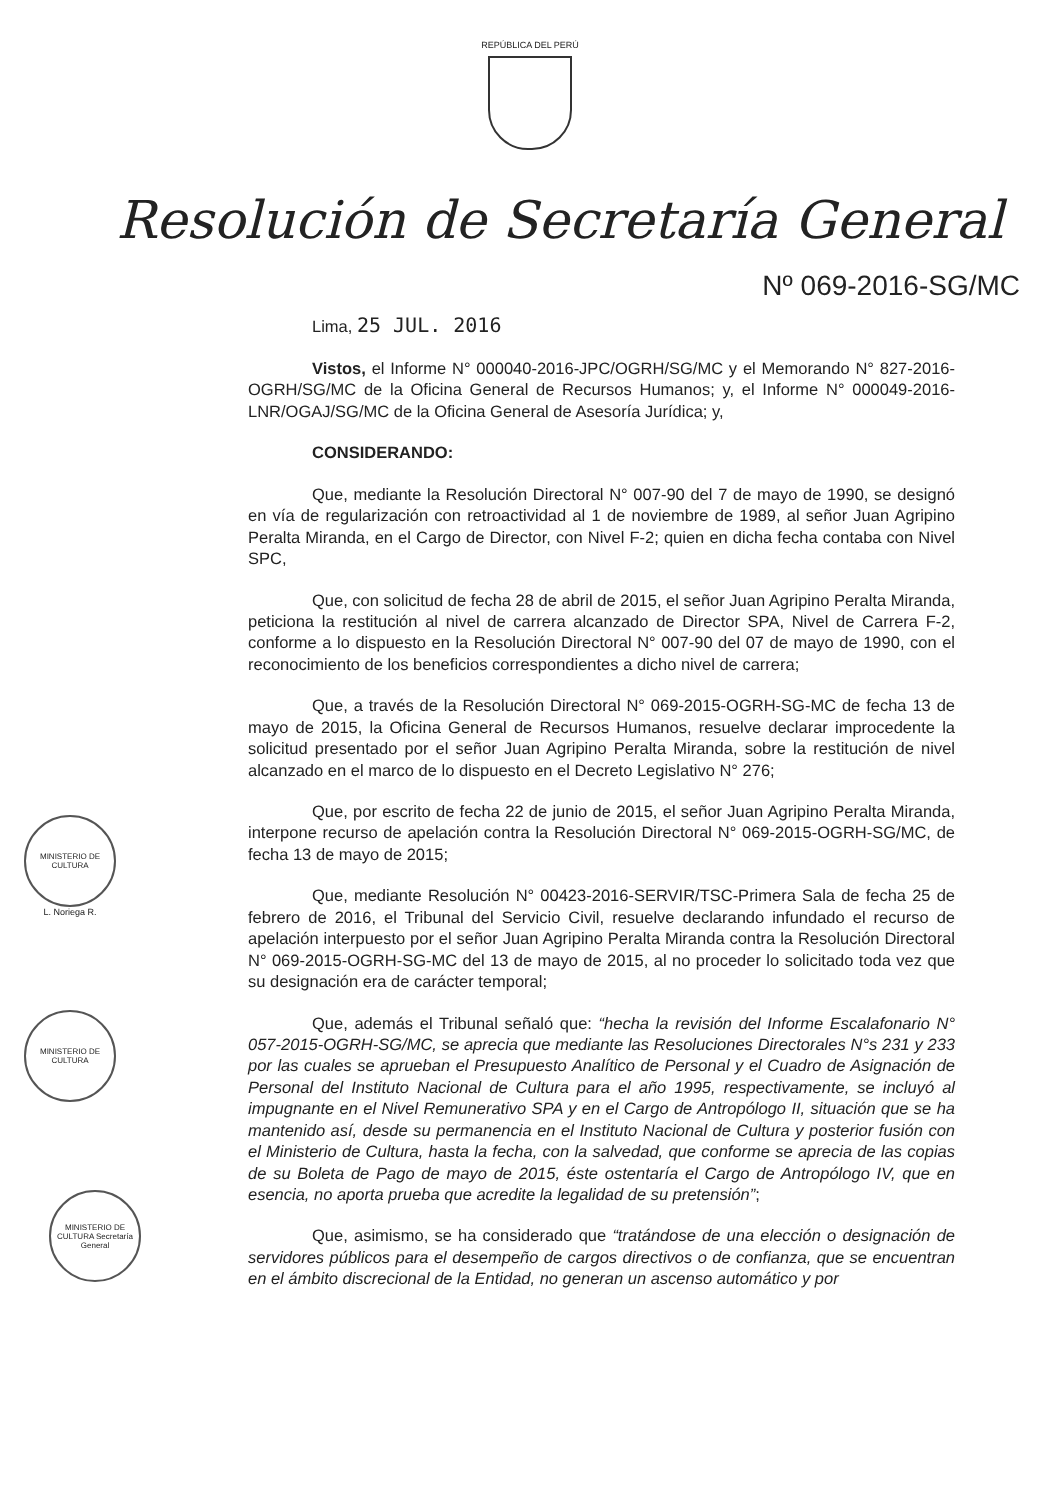REPÚBLICA DEL PERÚ
Resolución de Secretaría General
Nº 069-2016-SG/MC
Lima, 25 JUL. 2016
Vistos, el Informe N° 000040-2016-JPC/OGRH/SG/MC y el Memorando N° 827-2016-OGRH/SG/MC de la Oficina General de Recursos Humanos; y, el Informe N° 000049-2016-LNR/OGAJ/SG/MC de la Oficina General de Asesoría Jurídica; y,
CONSIDERANDO:
Que, mediante la Resolución Directoral N° 007-90 del 7 de mayo de 1990, se designó en vía de regularización con retroactividad al 1 de noviembre de 1989, al señor Juan Agripino Peralta Miranda, en el Cargo de Director, con Nivel F-2; quien en dicha fecha contaba con Nivel SPC,
Que, con solicitud de fecha 28 de abril de 2015, el señor Juan Agripino Peralta Miranda, peticiona la restitución al nivel de carrera alcanzado de Director SPA, Nivel de Carrera F-2, conforme a lo dispuesto en la Resolución Directoral N° 007-90 del 07 de mayo de 1990, con el reconocimiento de los beneficios correspondientes a dicho nivel de carrera;
Que, a través de la Resolución Directoral N° 069-2015-OGRH-SG-MC de fecha 13 de mayo de 2015, la Oficina General de Recursos Humanos, resuelve declarar improcedente la solicitud presentado por el señor Juan Agripino Peralta Miranda, sobre la restitución de nivel alcanzado en el marco de lo dispuesto en el Decreto Legislativo N° 276;
Que, por escrito de fecha 22 de junio de 2015, el señor Juan Agripino Peralta Miranda, interpone recurso de apelación contra la Resolución Directoral N° 069-2015-OGRH-SG/MC, de fecha 13 de mayo de 2015;
Que, mediante Resolución N° 00423-2016-SERVIR/TSC-Primera Sala de fecha 25 de febrero de 2016, el Tribunal del Servicio Civil, resuelve declarando infundado el recurso de apelación interpuesto por el señor Juan Agripino Peralta Miranda contra la Resolución Directoral N° 069-2015-OGRH-SG-MC del 13 de mayo de 2015, al no proceder lo solicitado toda vez que su designación era de carácter temporal;
Que, además el Tribunal señaló que: “hecha la revisión del Informe Escalafonario N° 057-2015-OGRH-SG/MC, se aprecia que mediante las Resoluciones Directorales N°s 231 y 233 por las cuales se aprueban el Presupuesto Analítico de Personal y el Cuadro de Asignación de Personal del Instituto Nacional de Cultura para el año 1995, respectivamente, se incluyó al impugnante en el Nivel Remunerativo SPA y en el Cargo de Antropólogo II, situación que se ha mantenido así, desde su permanencia en el Instituto Nacional de Cultura y posterior fusión con el Ministerio de Cultura, hasta la fecha, con la salvedad, que conforme se aprecia de las copias de su Boleta de Pago de mayo de 2015, éste ostentaría el Cargo de Antropólogo IV, que en esencia, no aporta prueba que acredite la legalidad de su pretensión”;
Que, asimismo, se ha considerado que “tratándose de una elección o designación de servidores públicos para el desempeño de cargos directivos o de confianza, que se encuentran en el ámbito discrecional de la Entidad, no generan un ascenso automático y por
MINISTERIO DE CULTURA
L. Noriega R.
MINISTERIO DE CULTURA
MINISTERIO DE CULTURA Secretaría General